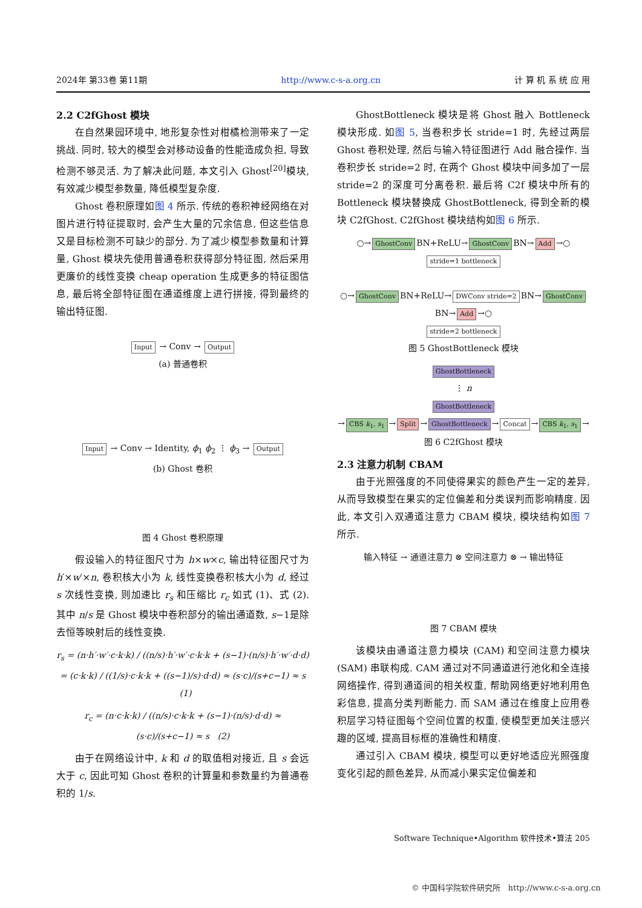2024年 第33卷 第11期 http://www.c-s-a.org.cn 计 算 机 系 统 应 用
2.2 C2fGhost 模块
在自然果园环境中, 地形复杂性对柑橘检测带来了一定挑战. 同时, 较大的模型会对移动设备的性能造成负担, 导致检测不够灵活. 为了解决此问题, 本文引入 Ghost<sup>[20]</sup>模块, 有效减少模型参数量, 降低模型复杂度.
Ghost 卷积原理如图 4 所示. 传统的卷积神经网络在对图片进行特征提取时, 会产生大量的冗余信息, 但这些信息又是目标检测不可缺少的部分. 为了减少模型参数量和计算量, Ghost 模块先使用普通卷积获得部分特征图, 然后采用更廉价的线性变换 cheap operation 生成更多的特征图信息, 最后将全部特征图在通道维度上进行拼接, 得到最终的输出特征图.
Input → Conv → Output
(a) 普通卷积
Input → Conv → Identity, ϕ<sub>1</sub> ϕ<sub>2</sub> ⋮ ϕ<sub>3</sub> → Output
(b) Ghost 卷积
图 4 Ghost 卷积原理
假设输入的特征图尺寸为 h×w×c, 输出特征图尺寸为h′×w′×n, 卷积核大小为 k, 线性变换卷积核大小为 d, 经过 s 次线性变换, 则加速比 r<sub>s</sub> 和压缩比 r<sub>c</sub> 如式 (1)、式 (2). 其中 n/s 是 Ghost 模块中卷积部分的输出通道数, s−1是除去恒等映射后的线性变换.
r<sub>s</sub> = (n·h′·w′·c·k·k) / ((n/s)·h′·w′·c·k·k + (s−1)·(n/s)·h′·w′·d·d)
= (c·k·k) / ((1/s)·c·k·k + ((s−1)/s)·d·d) ≈ (s·c)/(s+c−1) ≈ s (1)
r<sub>c</sub> = (n·c·k·k) / ((n/s)·c·k·k + (s−1)·(n/s)·d·d) ≈ (s·c)/(s+c−1) ≈ s (2)
由于在网络设计中, k 和 d 的取值相对接近, 且 s 会远大于 c, 因此可知 Ghost 卷积的计算量和参数量约为普通卷积的 1/s.
GhostBottleneck 模块是将 Ghost 融入 Bottleneck 模块形成. 如图 5, 当卷积步长 stride=1 时, 先经过两层 Ghost 卷积处理, 然后与输入特征图进行 Add 融合操作. 当卷积步长 stride=2 时, 在两个 Ghost 模块中间多加了一层 stride=2 的深度可分离卷积. 最后将 C2f 模块中所有的 Bottleneck 模块替换成 GhostBottleneck, 得到全新的模块 C2fGhost. C2fGhost 模块结构如图 6 所示.
○→ GhostConv BN+ReLU→ GhostConv BN→ Add →○
stride=1 bottleneck
○→ GhostConv BN+ReLU→ DWConv stride=2 BN→ GhostConv BN→ Add →○
stride=2 bottleneck
图 5 GhostBottleneck 模块
GhostBottleneck
⋮ n
GhostBottleneck
→ CBS k<sub>1</sub>, s<sub>1</sub> → Split → GhostBottleneck → Concat → CBS k<sub>1</sub>, s<sub>1</sub> →
图 6 C2fGhost 模块
2.3 注意力机制 CBAM
由于光照强度的不同使得果实的颜色产生一定的差异, 从而导致模型在果实的定位偏差和分类误判而影响精度. 因此, 本文引入双通道注意力 CBAM 模块, 模块结构如图 7 所示.
输入特征 → 通道注意力 ⊗ 空间注意力 ⊗ → 输出特征
图 7 CBAM 模块
该模块由通道注意力模块 (CAM) 和空间注意力模块 (SAM) 串联构成. CAM 通过对不同通道进行池化和全连接网络操作, 得到通道间的相关权重, 帮助网络更好地利用色彩信息, 提高分类判断能力. 而 SAM 通过在维度上应用卷积层学习特征图每个空间位置的权重, 使模型更加关注感兴趣的区域, 提高目标框的准确性和精度.
通过引入 CBAM 模块, 模型可以更好地适应光照强度变化引起的颜色差异, 从而减小果实定位偏差和
Software Technique•Algorithm 软件技术•算法 205
© 中国科学院软件研究所 http://www.c-s-a.org.cn